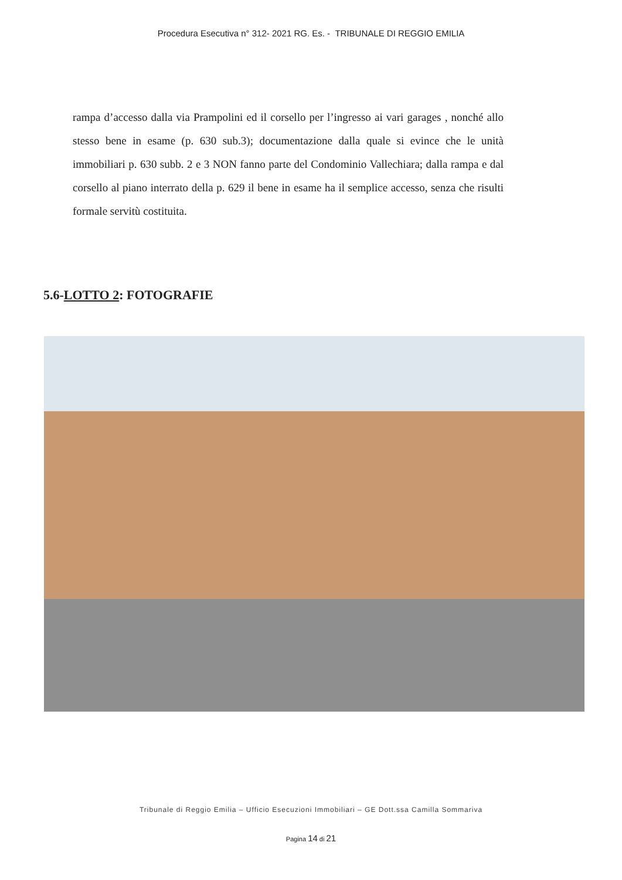Procedura Esecutiva n° 312- 2021 RG. Es. - TRIBUNALE DI REGGIO EMILIA
rampa d’accesso dalla via Prampolini ed il corsello per l’ingresso ai vari garages , nonché allo stesso bene in esame (p. 630 sub.3); documentazione dalla quale si evince che le unità immobiliari p. 630 subb. 2 e 3 NON fanno parte del Condominio Vallechiara; dalla rampa e dal corsello al piano interrato della p. 629 il bene in esame ha il semplice accesso, senza che risulti formale servitù costituita.
5.6-LOTTO 2: FOTOGRAFIE
Tribunale di Reggio Emilia – Ufficio Esecuzioni Immobiliari – GE Dott.ssa Camilla Sommariva
Pagina 14 di 21